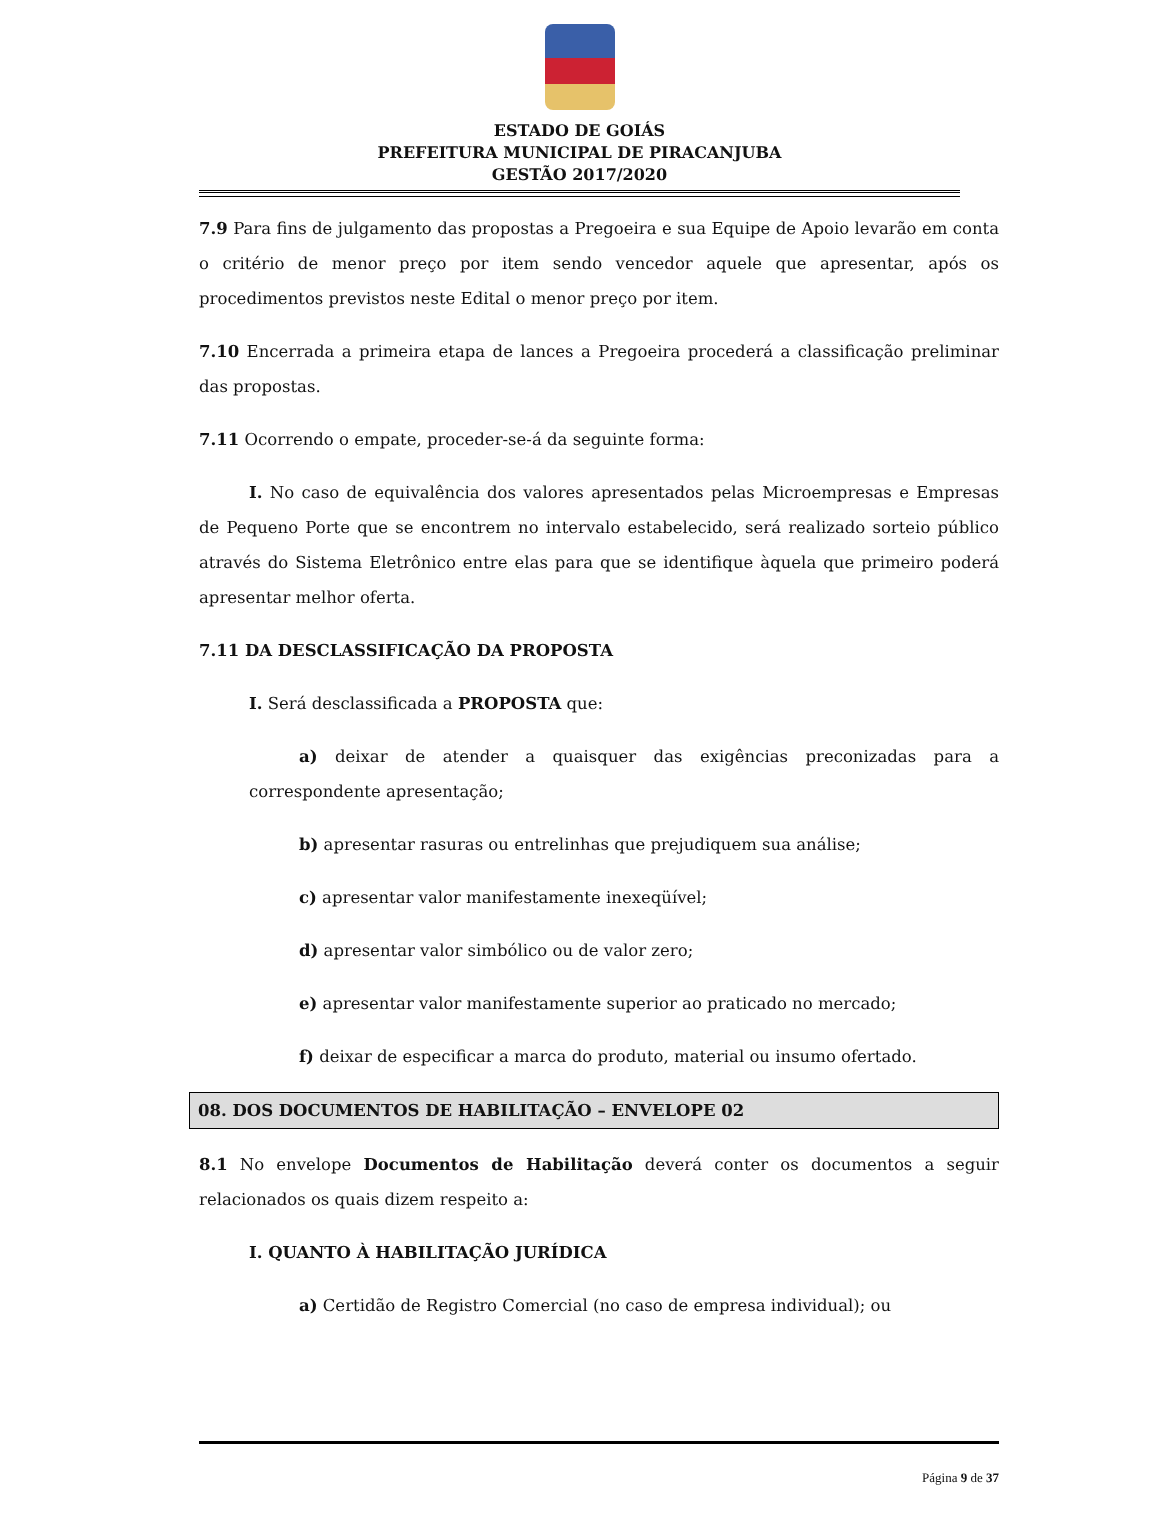ESTADO DE GOIÁS
PREFEITURA MUNICIPAL DE PIRACANJUBA
GESTÃO 2017/2020
7.9 Para fins de julgamento das propostas a Pregoeira e sua Equipe de Apoio levarão em conta o critério de menor preço por item sendo vencedor aquele que apresentar, após os procedimentos previstos neste Edital o menor preço por item.
7.10 Encerrada a primeira etapa de lances a Pregoeira procederá a classificação preliminar das propostas.
7.11 Ocorrendo o empate, proceder-se-á da seguinte forma:
I. No caso de equivalência dos valores apresentados pelas Microempresas e Empresas de Pequeno Porte que se encontrem no intervalo estabelecido, será realizado sorteio público através do Sistema Eletrônico entre elas para que se identifique àquela que primeiro poderá apresentar melhor oferta.
7.11 DA DESCLASSIFICAÇÃO DA PROPOSTA
I. Será desclassificada a PROPOSTA que:
a) deixar de atender a quaisquer das exigências preconizadas para a correspondente apresentação;
b) apresentar rasuras ou entrelinhas que prejudiquem sua análise;
c) apresentar valor manifestamente inexeqüível;
d) apresentar valor simbólico ou de valor zero;
e) apresentar valor manifestamente superior ao praticado no mercado;
f) deixar de especificar a marca do produto, material ou insumo ofertado.
08. DOS DOCUMENTOS DE HABILITAÇÃO – ENVELOPE 02
8.1 No envelope Documentos de Habilitação deverá conter os documentos a seguir relacionados os quais dizem respeito a:
I. QUANTO À HABILITAÇÃO JURÍDICA
a) Certidão de Registro Comercial (no caso de empresa individual); ou
Página 9 de 37